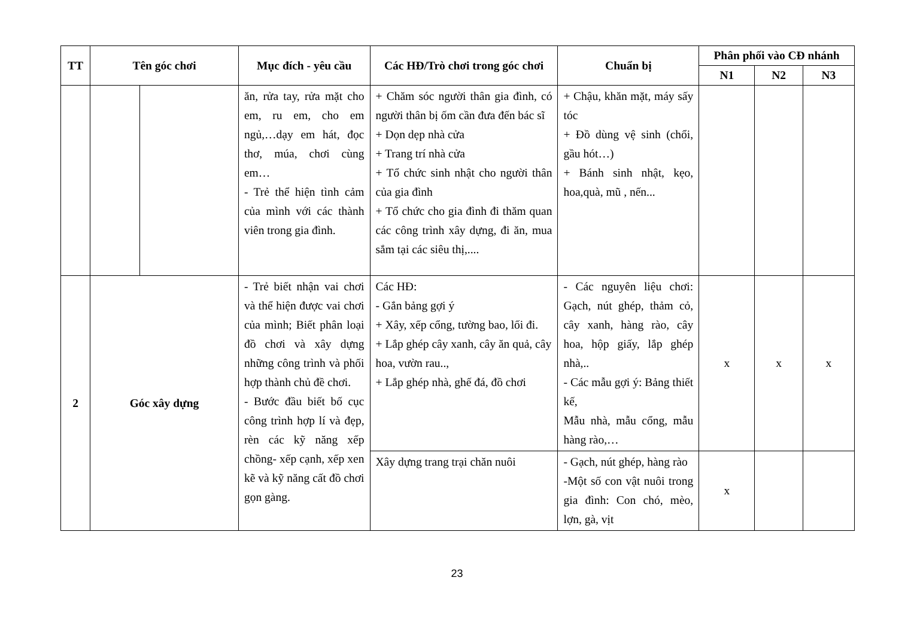| TT | Tên góc chơi | | Mục đích - yêu cầu | Các HĐ/Trò chơi trong góc chơi | Chuẩn bị | Phân phối vào CĐ nhánh | | |
| --- | --- | --- | --- | --- | --- | --- | --- | --- |
| | | | | | | N1 | N2 | N3 |
| | | | ăn, rửa tay, rửa mặt cho em, ru em, cho em ngủ,…dạy em hát, đọc thơ, múa, chơi cùng em… - Trẻ thể hiện tình cảm của mình với các thành viên trong gia đình. | + Chăm sóc người thân gia đình, có người thân bị ốm cần đưa đến bác sĩ + Dọn dẹp nhà cửa + Trang trí nhà cửa + Tổ chức sinh nhật cho người thân của gia đình + Tổ chức cho gia đình đi thăm quan các công trình xây dựng, đi ăn, mua sắm tại các siêu thị,.... | + Chậu, khăn mặt, máy sấy tóc + Đồ dùng vệ sinh (chổi, gầu hót…) + Bánh sinh nhật, kẹo, hoa,quà, mũ , nến... | | | |
| 2 | Góc xây dựng | | - Trẻ biết nhận vai chơi và thể hiện được vai chơi của mình; Biết phân loại đồ chơi và xây dựng những công trình và phối hợp thành chủ đề chơi. - Bước đầu biết bố cục công trình hợp lí và đẹp, rèn các kỹ năng xếp chồng- xếp cạnh, xếp xen kẽ và kỹ năng cất đồ chơi gọn gàng. | Các HĐ: - Gắn bảng gợi ý + Xây, xếp cổng, tường bao, lối đi. + Lắp ghép cây xanh, cây ăn quả, cây hoa, vườn rau.., + Lắp ghép nhà, ghế đá, đồ chơi | - Các nguyên liệu chơi: Gạch, nút ghép, thảm cỏ, cây xanh, hàng rào, cây hoa, hộp giấy, lắp ghép nhà,.. - Các mẫu gợi ý: Bảng thiết kế, Mẫu nhà, mẫu cổng, mẫu hàng rào,… | x | x | x |
| | | | | Xây dựng trang trại chăn nuôi | - Gạch, nút ghép, hàng rào -Một số con vật nuôi trong gia đình: Con chó, mèo, lợn, gà, vịt | x | | |
23